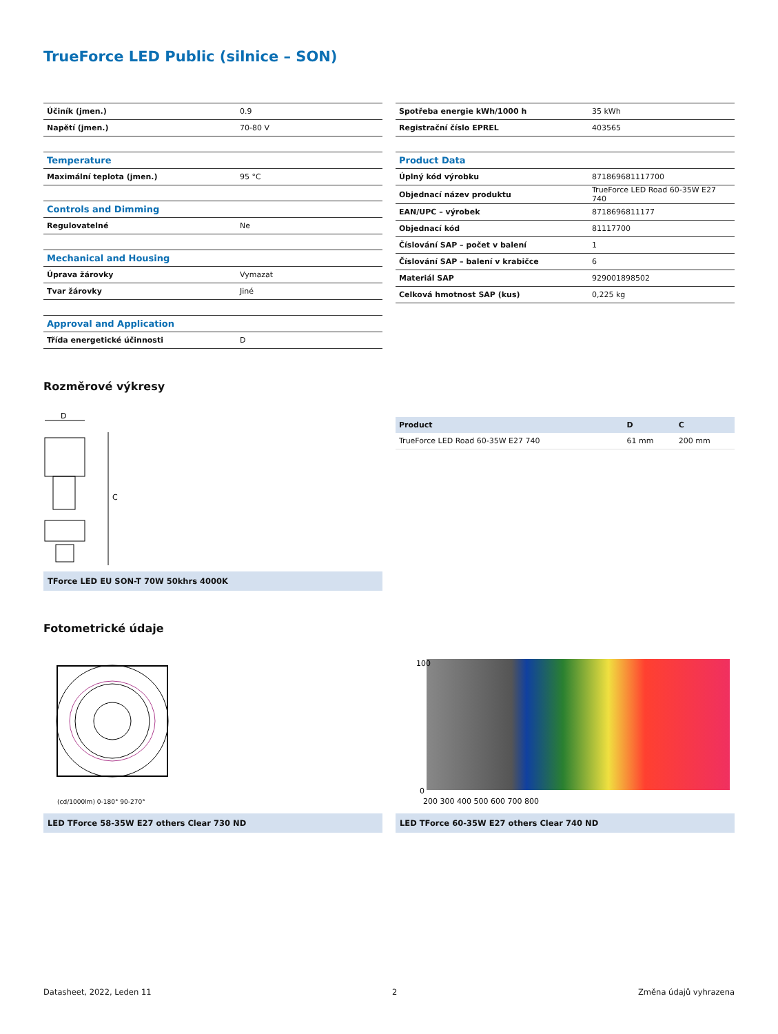TrueForce LED Public (silnice – SON)
| Účiník (jmen.) | 0.9 |
| Napětí (jmen.) | 70-80 V |
| Temperature | |
| Maximální teplota (jmen.) | 95 °C |
| Controls and Dimming | |
| Regulovatelné | Ne |
| Mechanical and Housing | |
| Úprava žárovky | Vymazat |
| Tvar žárovky | Jiné |
| Approval and Application | |
| Třída energetické účinnosti | D |
| Spotřeba energie kWh/1000 h | 35 kWh |
| Registrační číslo EPREL | 403565 |
| Product Data | |
| Úplný kód výrobku | 871869681117700 |
| Objednací název produktu | TrueForce LED Road 60-35W E27 740 |
| EAN/UPC – výrobek | 8718696811177 |
| Objednací kód | 81117700 |
| Číslování SAP – počet v balení | 1 |
| Číslování SAP – balení v krabičce | 6 |
| Materiál SAP | 929001898502 |
| Celková hmotnost SAP (kus) | 0,225 kg |
Rozměrové výkresy
D
C
TForce LED EU SON-T 70W 50khrs 4000K
| Product | D | C |
| --- | --- | --- |
| TrueForce LED Road 60-35W E27 740 | 61 mm | 200 mm |
Fotometrické údaje
(cd/1000lm) 0-180° 90-270°
LED TForce 58-35W E27 others Clear 730 ND
100
0
200 300 400 500 600 700 800
LED TForce 60-35W E27 others Clear 740 ND
Datasheet, 2022, Leden 11 2 Změna údajů vyhrazena